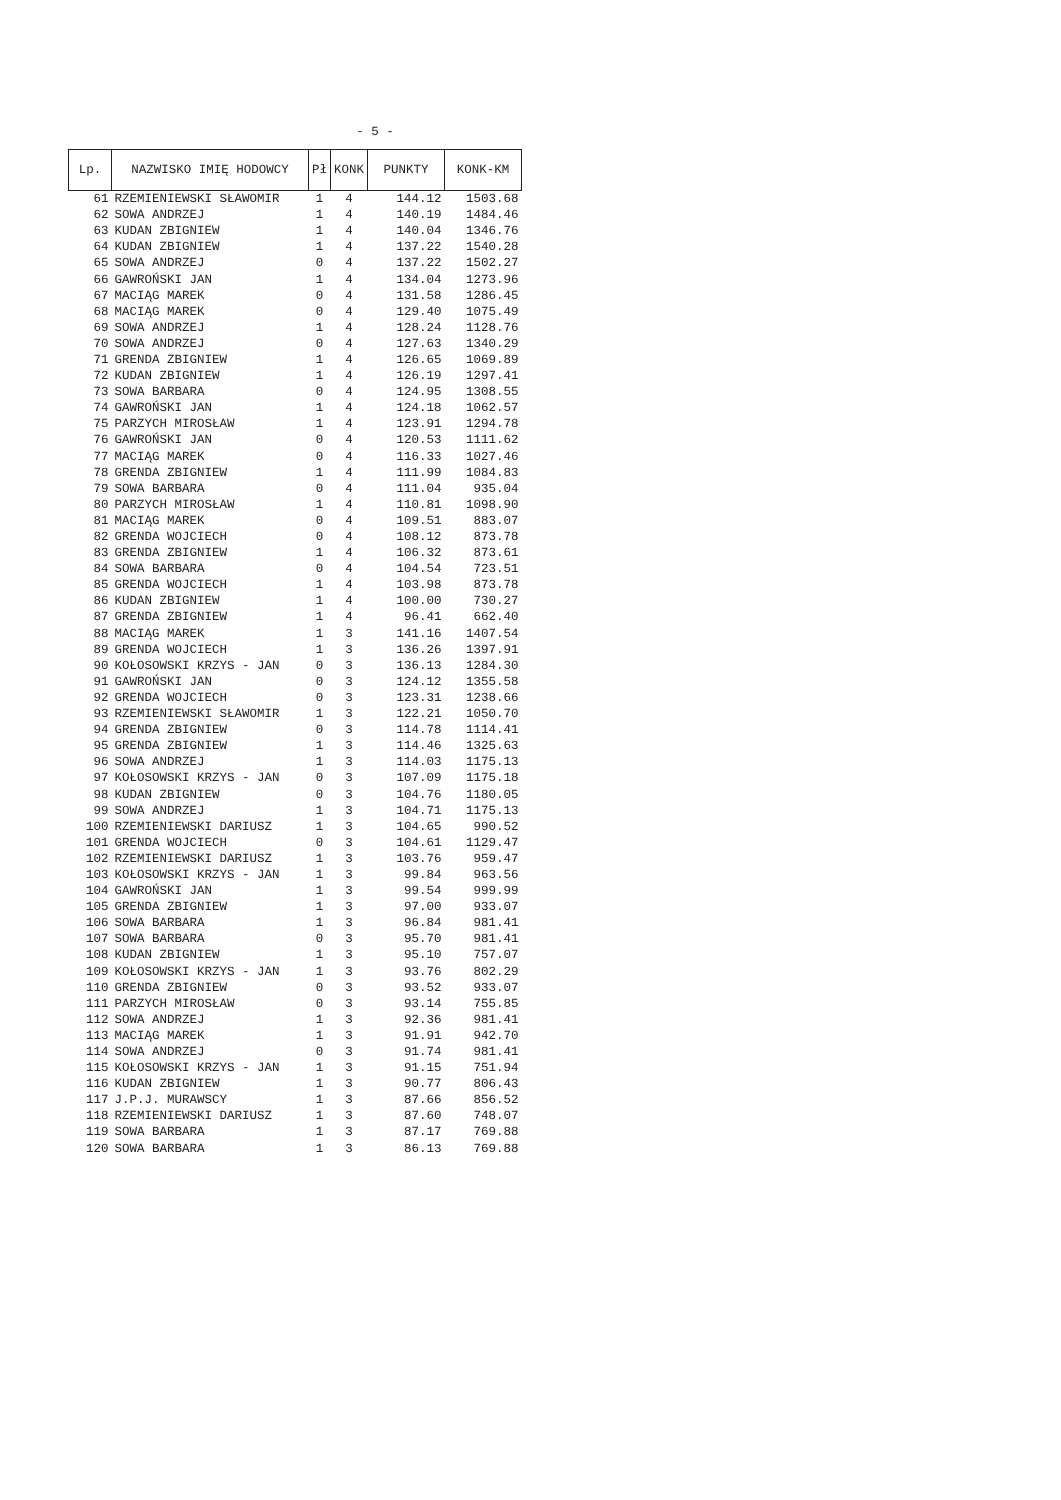- 5 -
| Lp. | NAZWISKO IMIĘ HODOWCY | Pł | KONK | PUNKTY | KONK-KM |
| --- | --- | --- | --- | --- | --- |
| 61 | RZEMIENIEWSKI SŁAWOMIR | 1 | 4 | 144.12 | 1503.68 |
| 62 | SOWA ANDRZEJ | 1 | 4 | 140.19 | 1484.46 |
| 63 | KUDAN ZBIGNIEW | 1 | 4 | 140.04 | 1346.76 |
| 64 | KUDAN ZBIGNIEW | 1 | 4 | 137.22 | 1540.28 |
| 65 | SOWA ANDRZEJ | 0 | 4 | 137.22 | 1502.27 |
| 66 | GAWROŃSKI JAN | 1 | 4 | 134.04 | 1273.96 |
| 67 | MACIĄG MAREK | 0 | 4 | 131.58 | 1286.45 |
| 68 | MACIĄG MAREK | 0 | 4 | 129.40 | 1075.49 |
| 69 | SOWA ANDRZEJ | 1 | 4 | 128.24 | 1128.76 |
| 70 | SOWA ANDRZEJ | 0 | 4 | 127.63 | 1340.29 |
| 71 | GRENDA ZBIGNIEW | 1 | 4 | 126.65 | 1069.89 |
| 72 | KUDAN ZBIGNIEW | 1 | 4 | 126.19 | 1297.41 |
| 73 | SOWA BARBARA | 0 | 4 | 124.95 | 1308.55 |
| 74 | GAWROŃSKI JAN | 1 | 4 | 124.18 | 1062.57 |
| 75 | PARZYCH MIROSŁAW | 1 | 4 | 123.91 | 1294.78 |
| 76 | GAWROŃSKI JAN | 0 | 4 | 120.53 | 1111.62 |
| 77 | MACIĄG MAREK | 0 | 4 | 116.33 | 1027.46 |
| 78 | GRENDA ZBIGNIEW | 1 | 4 | 111.99 | 1084.83 |
| 79 | SOWA BARBARA | 0 | 4 | 111.04 | 935.04 |
| 80 | PARZYCH MIROSŁAW | 1 | 4 | 110.81 | 1098.90 |
| 81 | MACIĄG MAREK | 0 | 4 | 109.51 | 883.07 |
| 82 | GRENDA WOJCIECH | 0 | 4 | 108.12 | 873.78 |
| 83 | GRENDA ZBIGNIEW | 1 | 4 | 106.32 | 873.61 |
| 84 | SOWA BARBARA | 0 | 4 | 104.54 | 723.51 |
| 85 | GRENDA WOJCIECH | 1 | 4 | 103.98 | 873.78 |
| 86 | KUDAN ZBIGNIEW | 1 | 4 | 100.00 | 730.27 |
| 87 | GRENDA ZBIGNIEW | 1 | 4 | 96.41 | 662.40 |
| 88 | MACIĄG MAREK | 1 | 3 | 141.16 | 1407.54 |
| 89 | GRENDA WOJCIECH | 1 | 3 | 136.26 | 1397.91 |
| 90 | KOŁOSOWSKI KRZYS - JAN | 0 | 3 | 136.13 | 1284.30 |
| 91 | GAWROŃSKI JAN | 0 | 3 | 124.12 | 1355.58 |
| 92 | GRENDA WOJCIECH | 0 | 3 | 123.31 | 1238.66 |
| 93 | RZEMIENIEWSKI SŁAWOMIR | 1 | 3 | 122.21 | 1050.70 |
| 94 | GRENDA ZBIGNIEW | 0 | 3 | 114.78 | 1114.41 |
| 95 | GRENDA ZBIGNIEW | 1 | 3 | 114.46 | 1325.63 |
| 96 | SOWA ANDRZEJ | 1 | 3 | 114.03 | 1175.13 |
| 97 | KOŁOSOWSKI KRZYS - JAN | 0 | 3 | 107.09 | 1175.18 |
| 98 | KUDAN ZBIGNIEW | 0 | 3 | 104.76 | 1180.05 |
| 99 | SOWA ANDRZEJ | 1 | 3 | 104.71 | 1175.13 |
| 100 | RZEMIENIEWSKI DARIUSZ | 1 | 3 | 104.65 | 990.52 |
| 101 | GRENDA WOJCIECH | 0 | 3 | 104.61 | 1129.47 |
| 102 | RZEMIENIEWSKI DARIUSZ | 1 | 3 | 103.76 | 959.47 |
| 103 | KOŁOSOWSKI KRZYS - JAN | 1 | 3 | 99.84 | 963.56 |
| 104 | GAWROŃSKI JAN | 1 | 3 | 99.54 | 999.99 |
| 105 | GRENDA ZBIGNIEW | 1 | 3 | 97.00 | 933.07 |
| 106 | SOWA BARBARA | 1 | 3 | 96.84 | 981.41 |
| 107 | SOWA BARBARA | 0 | 3 | 95.70 | 981.41 |
| 108 | KUDAN ZBIGNIEW | 1 | 3 | 95.10 | 757.07 |
| 109 | KOŁOSOWSKI KRZYS - JAN | 1 | 3 | 93.76 | 802.29 |
| 110 | GRENDA ZBIGNIEW | 0 | 3 | 93.52 | 933.07 |
| 111 | PARZYCH MIROSŁAW | 0 | 3 | 93.14 | 755.85 |
| 112 | SOWA ANDRZEJ | 1 | 3 | 92.36 | 981.41 |
| 113 | MACIĄG MAREK | 1 | 3 | 91.91 | 942.70 |
| 114 | SOWA ANDRZEJ | 0 | 3 | 91.74 | 981.41 |
| 115 | KOŁOSOWSKI KRZYS - JAN | 1 | 3 | 91.15 | 751.94 |
| 116 | KUDAN ZBIGNIEW | 1 | 3 | 90.77 | 806.43 |
| 117 | J.P.J. MURAWSCY | 1 | 3 | 87.66 | 856.52 |
| 118 | RZEMIENIEWSKI DARIUSZ | 1 | 3 | 87.60 | 748.07 |
| 119 | SOWA BARBARA | 1 | 3 | 87.17 | 769.88 |
| 120 | SOWA BARBARA | 1 | 3 | 86.13 | 769.88 |